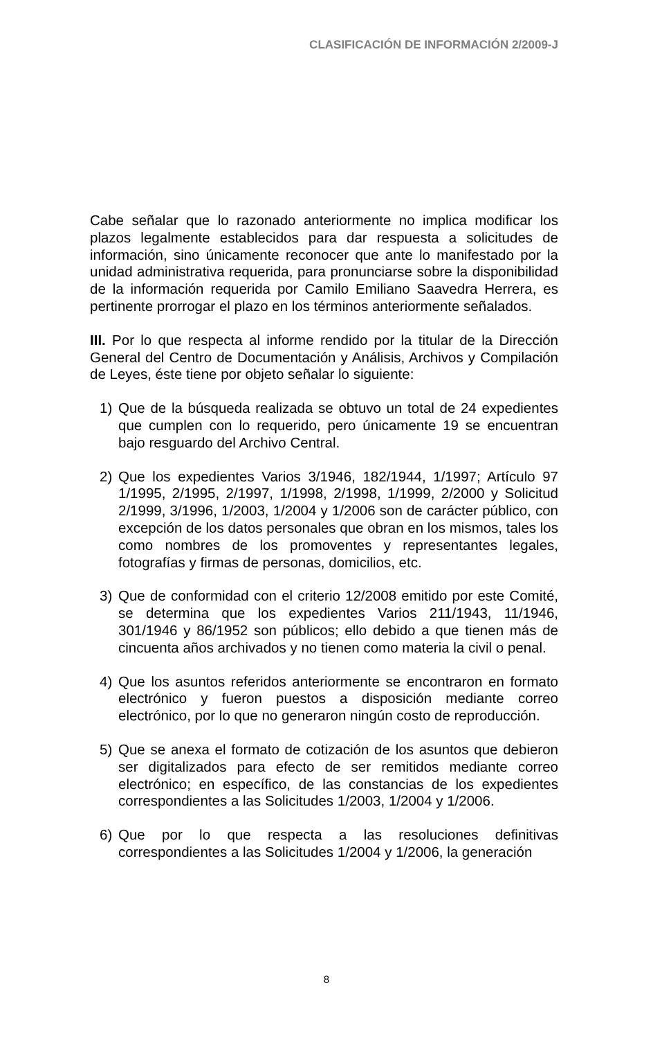CLASIFICACIÓN DE INFORMACIÓN 2/2009-J
Cabe señalar que lo razonado anteriormente no implica modificar los plazos legalmente establecidos para dar respuesta a solicitudes de información, sino únicamente reconocer que ante lo manifestado por la unidad administrativa requerida, para pronunciarse sobre la disponibilidad de la información requerida por Camilo Emiliano Saavedra Herrera, es pertinente prorrogar el plazo en los términos anteriormente señalados.
III. Por lo que respecta al informe rendido por la titular de la Dirección General del Centro de Documentación y Análisis, Archivos y Compilación de Leyes, éste tiene por objeto señalar lo siguiente:
1) Que de la búsqueda realizada se obtuvo un total de 24 expedientes que cumplen con lo requerido, pero únicamente 19 se encuentran bajo resguardo del Archivo Central.
2) Que los expedientes Varios 3/1946, 182/1944, 1/1997; Artículo 97 1/1995, 2/1995, 2/1997, 1/1998, 2/1998, 1/1999, 2/2000 y Solicitud 2/1999, 3/1996, 1/2003, 1/2004 y 1/2006 son de carácter público, con excepción de los datos personales que obran en los mismos, tales los como nombres de los promoventes y representantes legales, fotografías y firmas de personas, domicilios, etc.
3) Que de conformidad con el criterio 12/2008 emitido por este Comité, se determina que los expedientes Varios 211/1943, 11/1946, 301/1946 y 86/1952 son públicos; ello debido a que tienen más de cincuenta años archivados y no tienen como materia la civil o penal.
4) Que los asuntos referidos anteriormente se encontraron en formato electrónico y fueron puestos a disposición mediante correo electrónico, por lo que no generaron ningún costo de reproducción.
5) Que se anexa el formato de cotización de los asuntos que debieron ser digitalizados para efecto de ser remitidos mediante correo electrónico; en específico, de las constancias de los expedientes correspondientes a las Solicitudes 1/2003, 1/2004 y 1/2006.
6) Que por lo que respecta a las resoluciones definitivas correspondientes a las Solicitudes 1/2004 y 1/2006, la generación
8